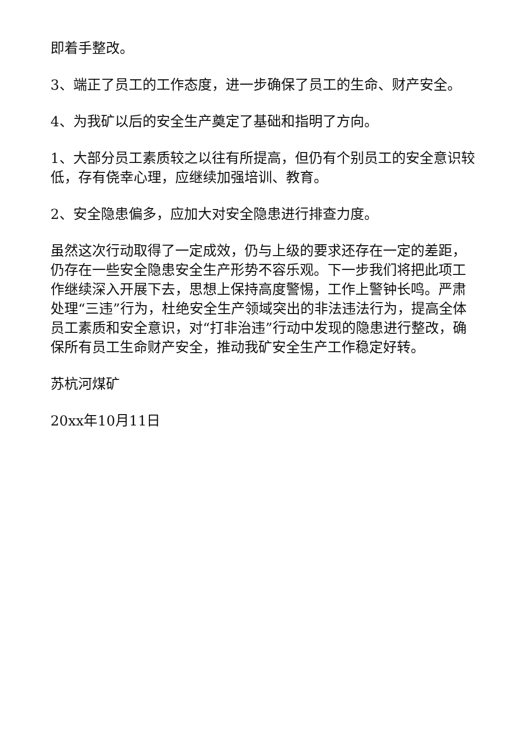即着手整改。
3、端正了员工的工作态度，进一步确保了员工的生命、财产安全。
4、为我矿以后的安全生产奠定了基础和指明了方向。
1、大部分员工素质较之以往有所提高，但仍有个别员工的安全意识较低，存有侥幸心理，应继续加强培训、教育。
2、安全隐患偏多，应加大对安全隐患进行排查力度。
虽然这次行动取得了一定成效，仍与上级的要求还存在一定的差距，仍存在一些安全隐患安全生产形势不容乐观。下一步我们将把此项工作继续深入开展下去，思想上保持高度警惕，工作上警钟长鸣。严肃处理“三违”行为，杜绝安全生产领域突出的非法违法行为，提高全体员工素质和安全意识，对“打非治违”行动中发现的隐患进行整改，确保所有员工生命财产安全，推动我矿安全生产工作稳定好转。
苏杭河煤矿
20xx年10月11日